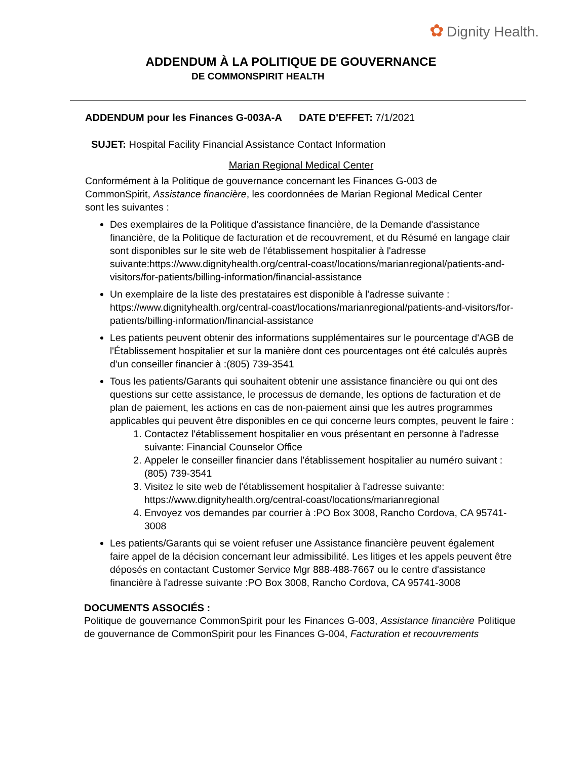✿ Dignity Health.
ADDENDUM À LA POLITIQUE DE GOUVERNANCE
DE COMMONSPIRIT HEALTH
ADDENDUM pour les Finances G-003A-A DATE D'EFFET: 7/1/2021
SUJET: Hospital Facility Financial Assistance Contact Information
Marian Regional Medical Center
Conformément à la Politique de gouvernance concernant les Finances G-003 de CommonSpirit, Assistance financière, les coordonnées de Marian Regional Medical Center sont les suivantes :
Des exemplaires de la Politique d'assistance financière, de la Demande d'assistance financière, de la Politique de facturation et de recouvrement, et du Résumé en langage clair sont disponibles sur le site web de l'établissement hospitalier à l'adresse suivante:https://www.dignityhealth.org/central-coast/locations/marianregional/patients-and-visitors/for-patients/billing-information/financial-assistance
Un exemplaire de la liste des prestataires est disponible à l'adresse suivante : https://www.dignityhealth.org/central-coast/locations/marianregional/patients-and-visitors/for-patients/billing-information/financial-assistance
Les patients peuvent obtenir des informations supplémentaires sur le pourcentage d'AGB de l'Établissement hospitalier et sur la manière dont ces pourcentages ont été calculés auprès d'un conseiller financier à :(805) 739-3541
Tous les patients/Garants qui souhaitent obtenir une assistance financière ou qui ont des questions sur cette assistance, le processus de demande, les options de facturation et de plan de paiement, les actions en cas de non-paiement ainsi que les autres programmes applicables qui peuvent être disponibles en ce qui concerne leurs comptes, peuvent le faire :
1. Contactez l'établissement hospitalier en vous présentant en personne à l'adresse suivante: Financial Counselor Office
2. Appeler le conseiller financier dans l'établissement hospitalier au numéro suivant :(805) 739-3541
3. Visitez le site web de l'établissement hospitalier à l'adresse suivante: https://www.dignityhealth.org/central-coast/locations/marianregional
4. Envoyez vos demandes par courrier à :PO Box 3008, Rancho Cordova, CA 95741-3008
Les patients/Garants qui se voient refuser une Assistance financière peuvent également faire appel de la décision concernant leur admissibilité. Les litiges et les appels peuvent être déposés en contactant Customer Service Mgr 888-488-7667 ou le centre d'assistance financière à l'adresse suivante :PO Box 3008, Rancho Cordova, CA 95741-3008
DOCUMENTS ASSOCIÉS :
Politique de gouvernance CommonSpirit pour les Finances G-003, Assistance financière Politique de gouvernance de CommonSpirit pour les Finances G-004, Facturation et recouvrements